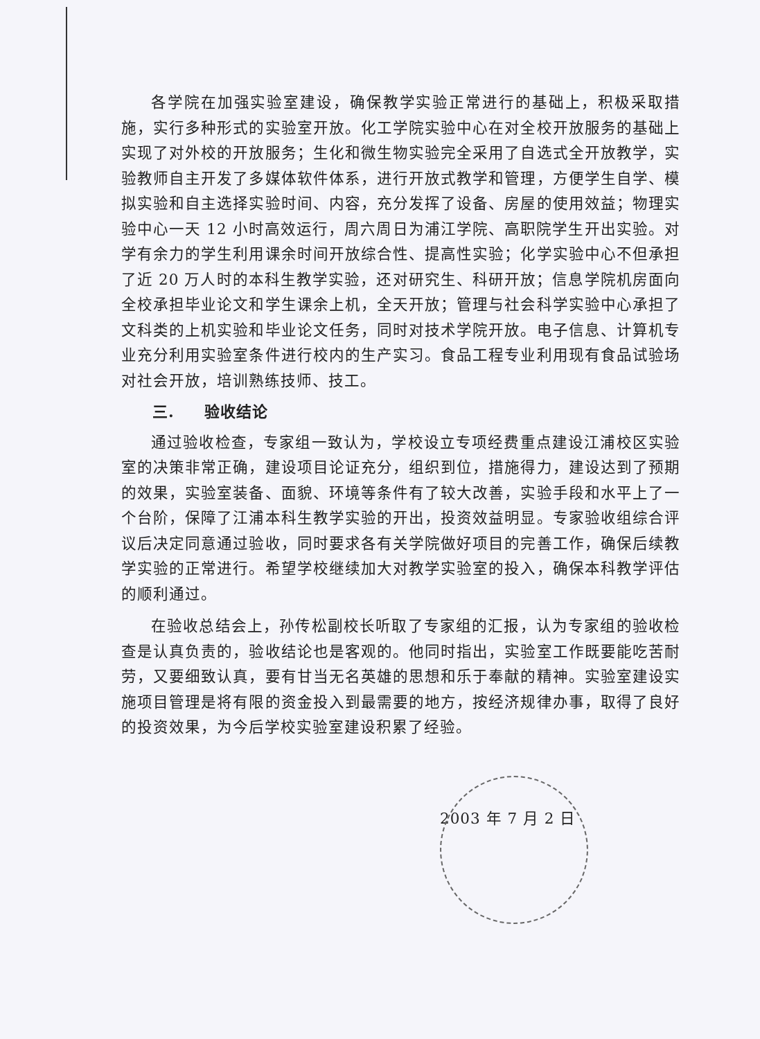各学院在加强实验室建设，确保教学实验正常进行的基础上，积极采取措施，实行多种形式的实验室开放。化工学院实验中心在对全校开放服务的基础上实现了对外校的开放服务；生化和微生物实验完全采用了自选式全开放教学，实验教师自主开发了多媒体软件体系，进行开放式教学和管理，方便学生自学、模拟实验和自主选择实验时间、内容，充分发挥了设备、房屋的使用效益；物理实验中心一天 12 小时高效运行，周六周日为浦江学院、高职院学生开出实验。对学有余力的学生利用课余时间开放综合性、提高性实验；化学实验中心不但承担了近 20 万人时的本科生教学实验，还对研究生、科研开放；信息学院机房面向全校承担毕业论文和学生课余上机，全天开放；管理与社会科学实验中心承担了文科类的上机实验和毕业论文任务，同时对技术学院开放。电子信息、计算机专业充分利用实验室条件进行校内的生产实习。食品工程专业利用现有食品试验场对社会开放，培训熟练技师、技工。
三. 验收结论
通过验收检查，专家组一致认为，学校设立专项经费重点建设江浦校区实验室的决策非常正确，建设项目论证充分，组织到位，措施得力，建设达到了预期的效果，实验室装备、面貌、环境等条件有了较大改善，实验手段和水平上了一个台阶，保障了江浦本科生教学实验的开出，投资效益明显。专家验收组综合评议后决定同意通过验收，同时要求各有关学院做好项目的完善工作，确保后续教学实验的正常进行。希望学校继续加大对教学实验室的投入，确保本科教学评估的顺利通过。
在验收总结会上，孙传松副校长听取了专家组的汇报，认为专家组的验收检查是认真负责的，验收结论也是客观的。他同时指出，实验室工作既要能吃苦耐劳，又要细致认真，要有甘当无名英雄的思想和乐于奉献的精神。实验室建设实施项目管理是将有限的资金投入到最需要的地方，按经济规律办事，取得了良好的投资效果，为今后学校实验室建设积累了经验。
2003 年 7 月 2 日